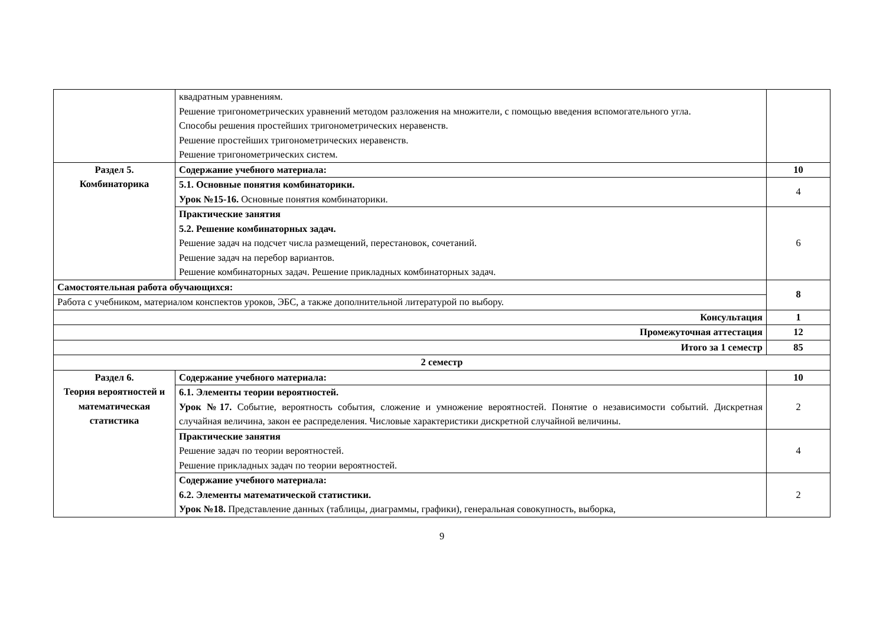| | квадратным уравнениям. Решение тригонометрических уравнений методом разложения на множители, с помощью введения вспомогательного угла. Способы решения простейших тригонометрических неравенств. Решение простейших тригонометрических неравенств. Решение тригонометрических систем. | |
| Раздел 5. Комбинаторика | Содержание учебного материала: | 10 |
| | 5.1. Основные понятия комбинаторики. Урок №15-16. Основные понятия комбинаторики. | 4 |
| | Практические занятия 5.2. Решение комбинаторных задач. Решение задач на подсчет числа размещений, перестановок, сочетаний. Решение задач на перебор вариантов. Решение комбинаторных задач. Решение прикладных комбинаторных задач. | 6 |
| Самостоятельная работа обучающихся: | | 8 |
| Работа с учебником, материалом конспектов уроков, ЭБС, а также дополнительной литературой по выбору. | | |
| Консультация | | 1 |
| Промежуточная аттестация | | 12 |
| Итого за 1 семестр | | 85 |
| 2 семестр | | |
| Раздел 6. Теория вероятностей и математическая статистика | Содержание учебного материала: | 10 |
| | 6.1. Элементы теории вероятностей. Урок №17. Событие, вероятность события, сложение и умножение вероятностей. Понятие о независимости событий. Дискретная случайная величина, закон ее распределения. Числовые характеристики дискретной случайной величины. | 2 |
| | Практические занятия Решение задач по теории вероятностей. Решение прикладных задач по теории вероятностей. | 4 |
| | Содержание учебного материала: 6.2. Элементы математической статистики. Урок №18. Представление данных (таблицы, диаграммы, графики), генеральная совокупность, выборка, | 2 |
9